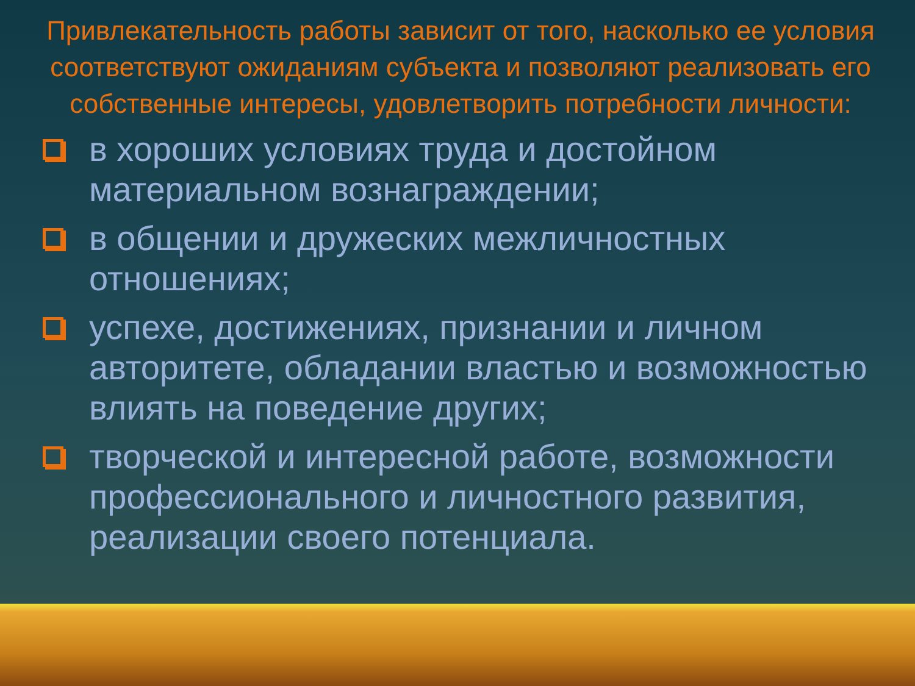Привлекательность работы зависит от того, насколько ее условия соответствуют ожиданиям субъекта и позволяют реализовать его собственные интересы, удовлетворить потребности личности:
в хороших условиях труда и достойном материальном вознаграждении;
в общении и дружеских межличностных отношениях;
успехе, достижениях, признании и личном авторитете, обладании властью и возможностью влиять на поведение других;
творческой и интересной работе, возможности профессионального и личностного развития, реализации своего потенциала.